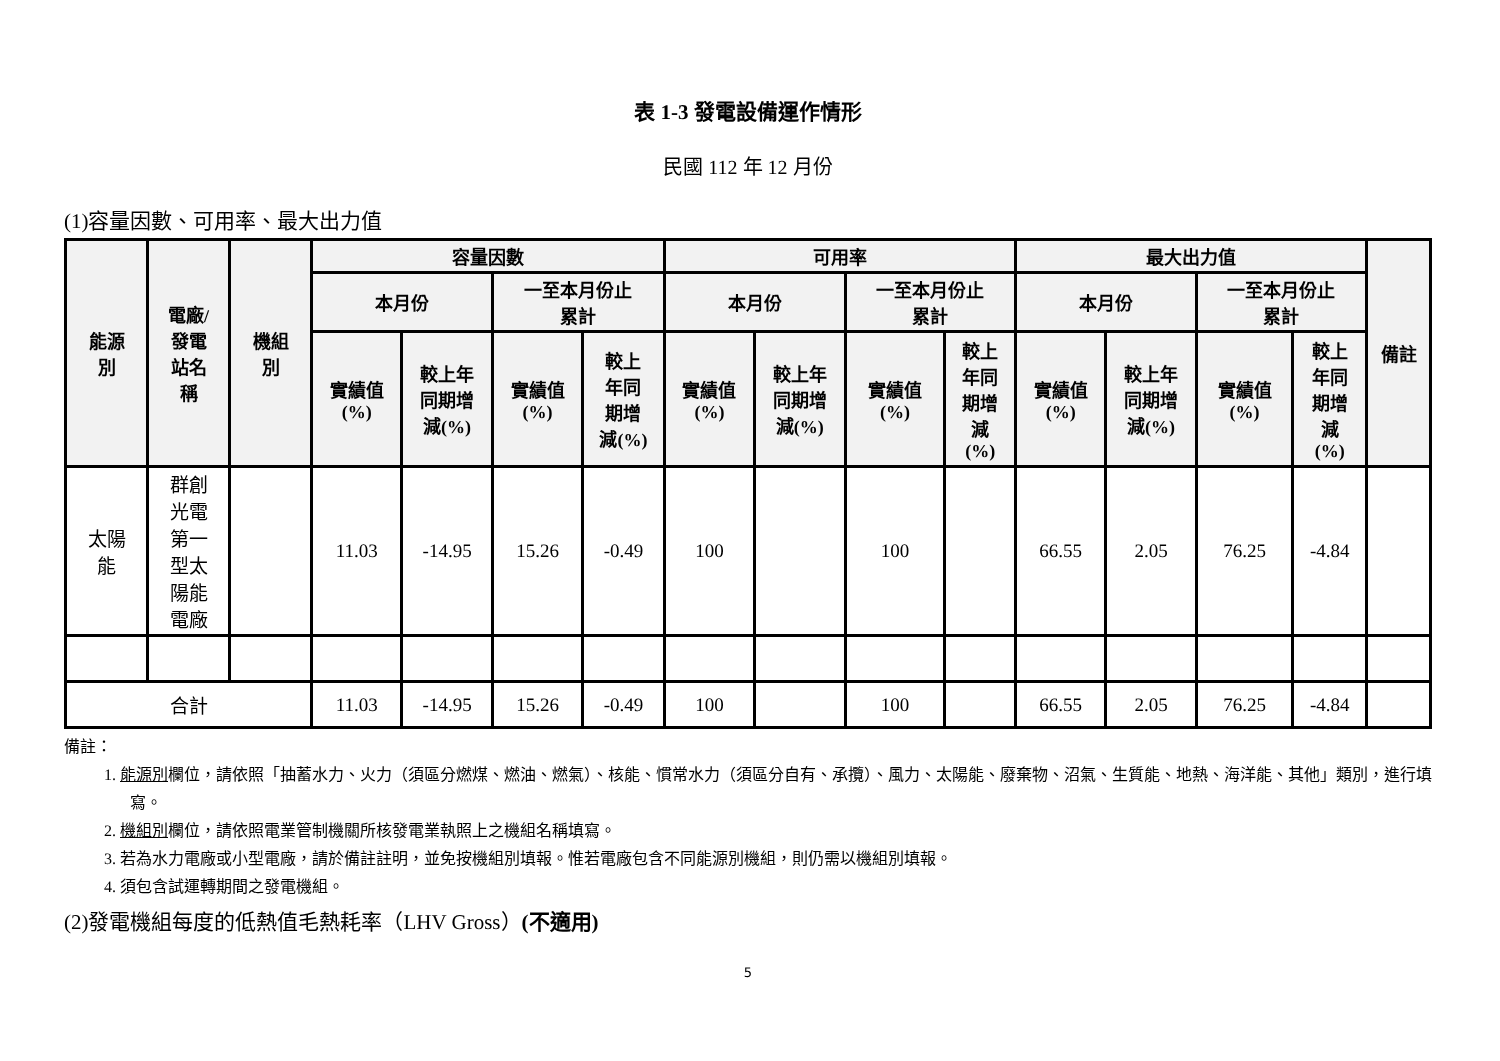表 1-3 發電設備運作情形
民國 112 年 12 月份
(1)容量因數、可用率、最大出力值
| 能源 別 | 電廠/ 發電 站名 稱 | 機組 別 | 容量因數 | | | | 可用率 | | | | 最大出力值 | | | | 備註 |
| --- | --- | --- | --- | --- | --- | --- | --- | --- | --- | --- | --- | --- | --- | --- | --- |
| | | | 本月份 | | 一至本月份止 累計 | | 本月份 | | 一至本月份止 累計 | | 本月份 | | 一至本月份止 累計 | | |
| | | | 實績值 (%) | 較上年 同期增 減(%) | 實績值 (%) | 較上 年同 期增 減(%) | 實績值 (%) | 較上年 同期增 減(%) | 實績值 (%) | 較上 年同 期增 減 (%) | 實績值 (%) | 較上年 同期增 減(%) | 實績值 (%) | 較上 年同 期增 減 (%) | |
| 太陽 能 | 群創 光電 第一 型太 陽能 電廠 | | 11.03 | -14.95 | 15.26 | -0.49 | 100 | | 100 | | 66.55 | 2.05 | 76.25 | -4.84 | |
| 合計 | | | 11.03 | -14.95 | 15.26 | -0.49 | 100 | | 100 | | 66.55 | 2.05 | 76.25 | -4.84 | |
備註：
1. 能源別欄位，請依照「抽蓄水力、火力（須區分燃煤、燃油、燃氣）、核能、慣常水力（須區分自有、承攬）、風力、太陽能、廢棄物、沼氣、生質能、地熱、海洋能、其他」類別，進行填寫。
2. 機組別欄位，請依照電業管制機關所核發電業執照上之機組名稱填寫。
3. 若為水力電廠或小型電廠，請於備註註明，並免按機組別填報。惟若電廠包含不同能源別機組，則仍需以機組別填報。
4. 須包含試運轉期間之發電機組。
(2)發電機組每度的低熱值毛熱耗率（LHV Gross）(不適用)
5